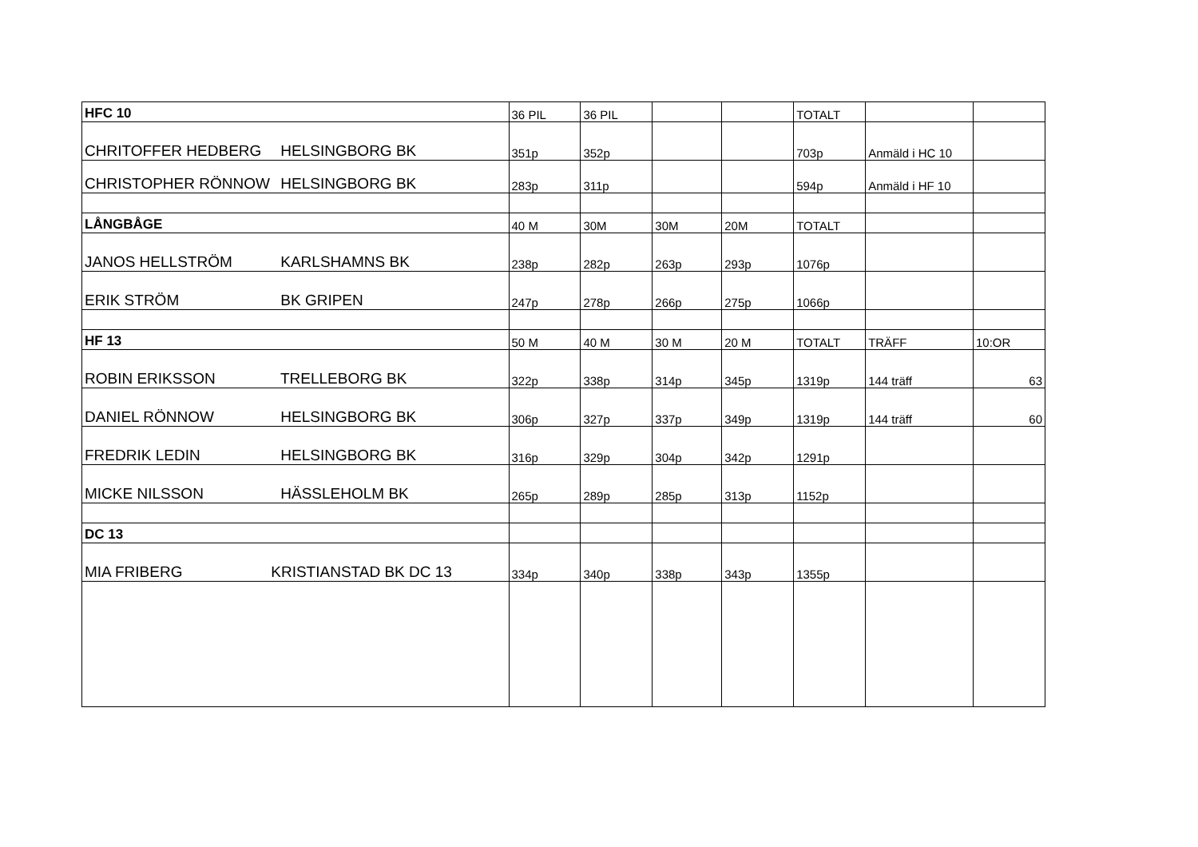| HFC 10 | 36 PIL | 36 PIL | | | TOTALT | | |
| CHRITOFFER HEDBERG HELSINGBORG BK | 351p | 352p | | | 703p | Anmäld i HC 10 | |
| CHRISTOPHER RÖNNOW HELSINGBORG BK | 283p | 311p | | | 594p | Anmäld i HF 10 | |
| LÅNGBÅGE | 40 M | 30M | 30M | 20M | TOTALT | | |
| JANOS HELLSTRÖM KARLSHAMNS BK | 238p | 282p | 263p | 293p | 1076p | | |
| ERIK STRÖM BK GRIPEN | 247p | 278p | 266p | 275p | 1066p | | |
| HF 13 | 50 M | 40 M | 30 M | 20 M | TOTALT | TRÄFF | 10:OR |
| ROBIN ERIKSSON TRELLEBORG BK | 322p | 338p | 314p | 345p | 1319p | 144 träff | 63 |
| DANIEL RÖNNOW HELSINGBORG BK | 306p | 327p | 337p | 349p | 1319p | 144 träff | 60 |
| FREDRIK LEDIN HELSINGBORG BK | 316p | 329p | 304p | 342p | 1291p | | |
| MICKE NILSSON HÄSSLEHOLM BK | 265p | 289p | 285p | 313p | 1152p | | |
| DC 13 | | | | | | | |
| MIA FRIBERG KRISTIANSTAD BK DC 13 | 334p | 340p | 338p | 343p | 1355p | | |